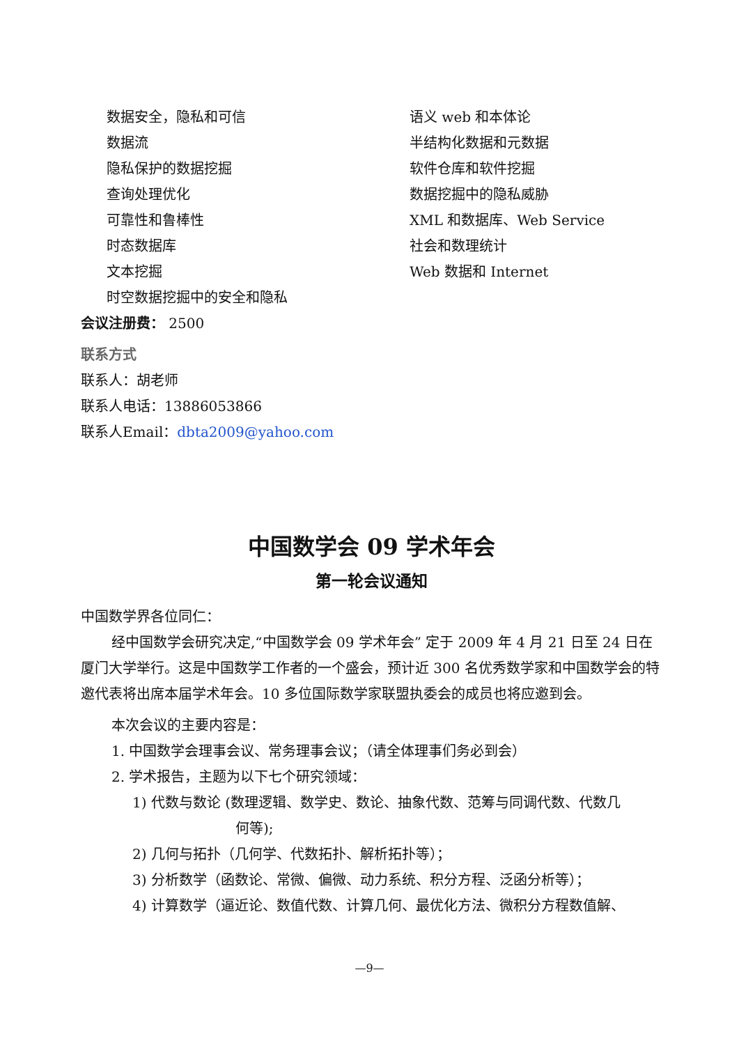数据安全，隐私和可信
数据流
隐私保护的数据挖掘
查询处理优化
可靠性和鲁棒性
时态数据库
文本挖掘
时空数据挖掘中的安全和隐私
语义 web 和本体论
半结构化数据和元数据
软件仓库和软件挖掘
数据挖掘中的隐私威胁
XML 和数据库、Web Service
社会和数理统计
Web 数据和 Internet
会议注册费： 2500
联系方式
联系人：胡老师
联系人电话：13886053866
联系人Email：dbta2009@yahoo.com
中国数学会 09 学术年会
第一轮会议通知
中国数学界各位同仁：
经中国数学会研究决定,“中国数学会 09 学术年会” 定于 2009 年 4 月 21 日至 24 日在厦门大学举行。这是中国数学工作者的一个盛会，预计近 300 名优秀数学家和中国数学会的特邀代表将出席本届学术年会。10 多位国际数学家联盟执委会的成员也将应邀到会。
本次会议的主要内容是：
1. 中国数学会理事会议、常务理事会议；（请全体理事们务必到会）
2. 学术报告，主题为以下七个研究领域：
1) 代数与数论 (数理逻辑、数学史、数论、抽象代数、范筹与同调代数、代数几
何等);
2) 几何与拓扑（几何学、代数拓扑、解析拓扑等）；
3) 分析数学（函数论、常微、偏微、动力系统、积分方程、泛函分析等）；
4) 计算数学（逼近论、数值代数、计算几何、最优化方法、微积分方程数值解、
—9—